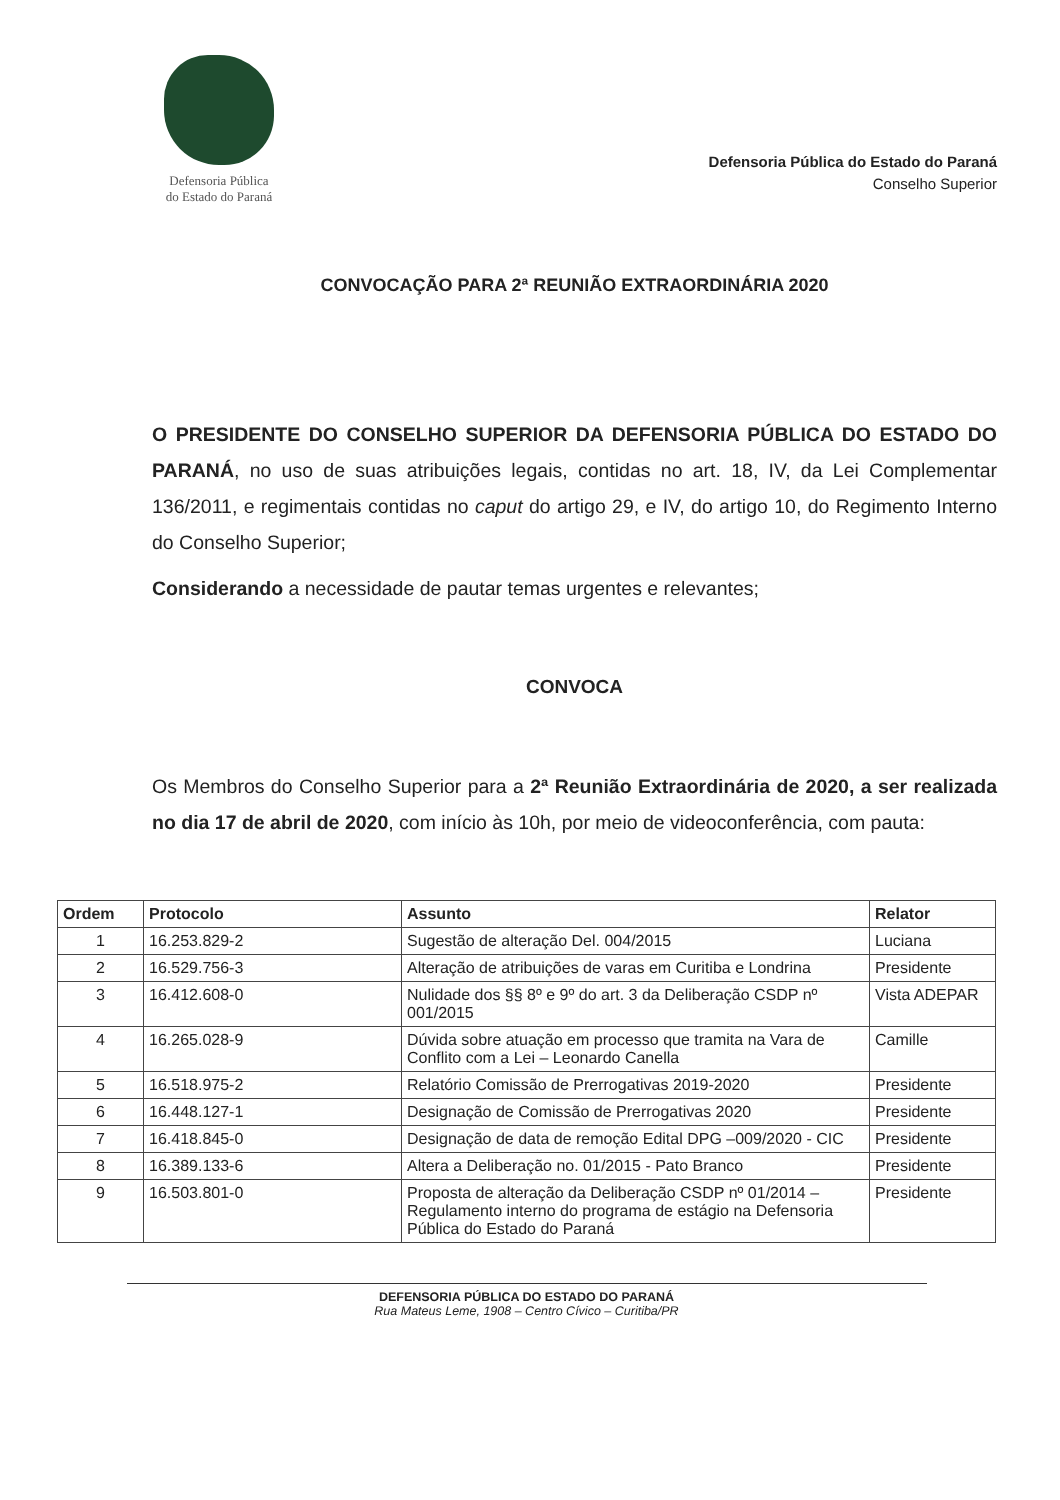Defensoria Pública
do Estado do Paraná
Defensoria Pública do Estado do Paraná
Conselho Superior
CONVOCAÇÃO PARA 2ª REUNIÃO EXTRAORDINÁRIA 2020
O PRESIDENTE DO CONSELHO SUPERIOR DA DEFENSORIA PÚBLICA DO ESTADO DO PARANÁ, no uso de suas atribuições legais, contidas no art. 18, IV, da Lei Complementar 136/2011, e regimentais contidas no caput do artigo 29, e IV, do artigo 10, do Regimento Interno do Conselho Superior;
Considerando a necessidade de pautar temas urgentes e relevantes;
CONVOCA
Os Membros do Conselho Superior para a 2ª Reunião Extraordinária de 2020, a ser realizada no dia 17 de abril de 2020, com início às 10h, por meio de videoconferência, com pauta:
| Ordem | Protocolo | Assunto | Relator |
| --- | --- | --- | --- |
| 1 | 16.253.829-2 | Sugestão de alteração Del. 004/2015 | Luciana |
| 2 | 16.529.756-3 | Alteração de atribuições de varas em Curitiba e Londrina | Presidente |
| 3 | 16.412.608-0 | Nulidade dos §§ 8º e 9º do art. 3 da Deliberação CSDP nº 001/2015 | Vista ADEPAR |
| 4 | 16.265.028-9 | Dúvida sobre atuação em processo que tramita na Vara de Conflito com a Lei – Leonardo Canella | Camille |
| 5 | 16.518.975-2 | Relatório Comissão de Prerrogativas 2019-2020 | Presidente |
| 6 | 16.448.127-1 | Designação de Comissão de Prerrogativas 2020 | Presidente |
| 7 | 16.418.845-0 | Designação de data de remoção Edital DPG –009/2020 - CIC | Presidente |
| 8 | 16.389.133-6 | Altera a Deliberação no. 01/2015 - Pato Branco | Presidente |
| 9 | 16.503.801-0 | Proposta de alteração da Deliberação CSDP nº 01/2014 – Regulamento interno do programa de estágio na Defensoria Pública do Estado do Paraná | Presidente |
DEFENSORIA PÚBLICA DO ESTADO DO PARANÁ
Rua Mateus Leme, 1908 – Centro Cívico – Curitiba/PR